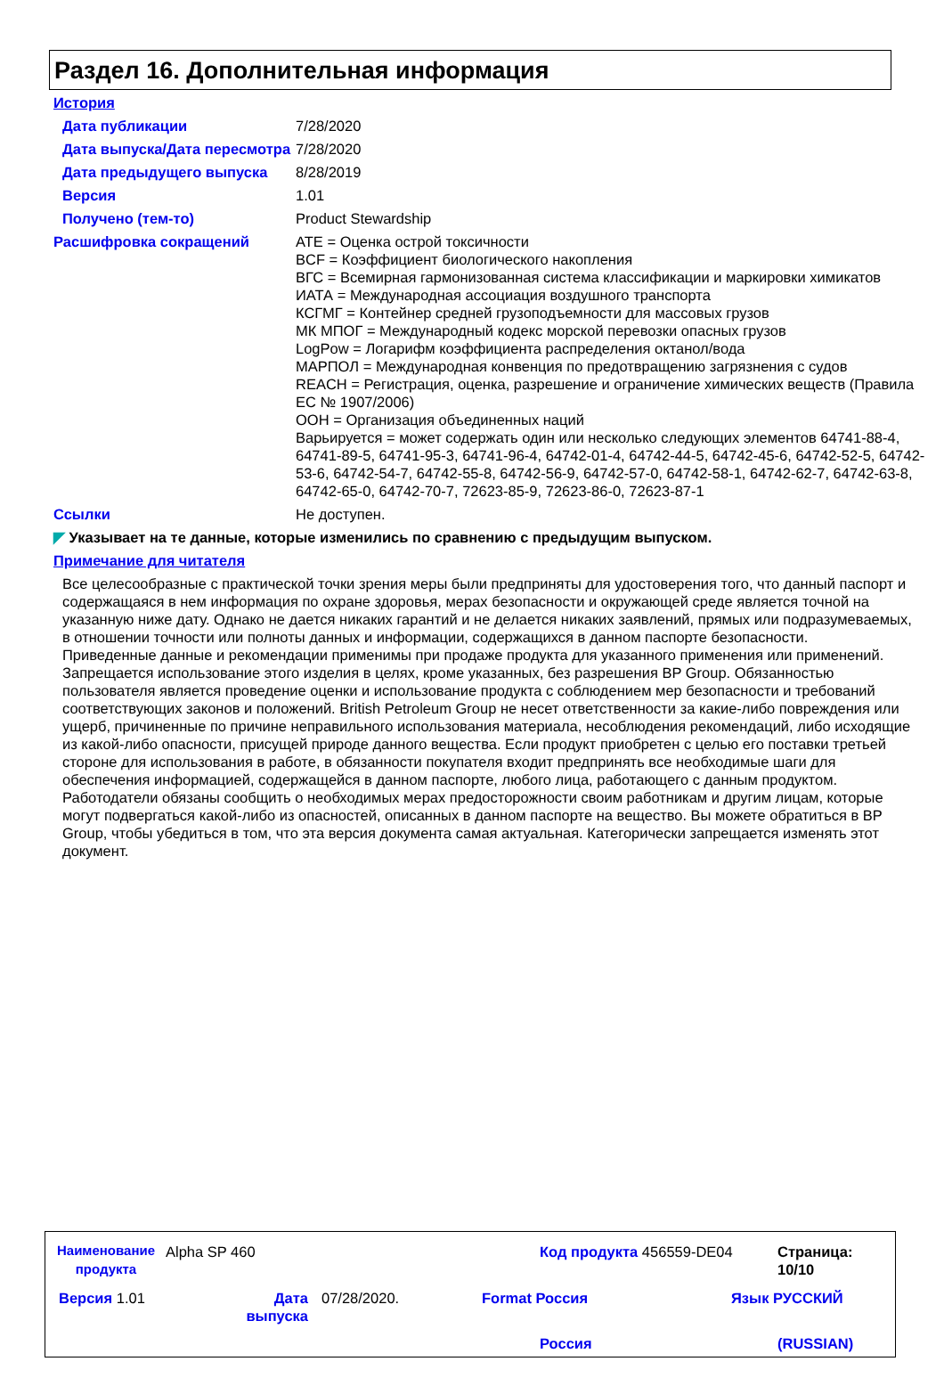Раздел 16. Дополнительная информация
История
Дата публикации 7/28/2020
Дата выпуска/Дата пересмотра
7/28/2020
Дата предыдущего выпуска 8/28/2019
Версия 1.01
Получено (тем-то) Product Stewardship
Расшифровка сокращений ATE = Оценка острой токсичности
BCF = Коэффициент биологического накопления
ВГС = Всемирная гармонизованная система классификации и маркировки химикатов
ИАТА = Международная ассоциация воздушного транспорта
КСГМГ = Контейнер средней грузоподъемности для массовых грузов
МК МПОГ = Международный кодекс морской перевозки опасных грузов
LogPow = Логарифм коэффициента распределения октанол/вода
МАРПОЛ = Международная конвенция по предотвращению загрязнения с судов
REACH = Регистрация, оценка, разрешение и ограничение химических веществ (Правила ЕС № 1907/2006)
ООН = Организация объединенных наций
Варьируется = может содержать один или несколько следующих элементов 64741-88-4, 64741-89-5, 64741-95-3, 64741-96-4, 64742-01-4, 64742-44-5, 64742-45-6, 64742-52-5, 64742-53-6, 64742-54-7, 64742-55-8, 64742-56-9, 64742-57-0, 64742-58-1, 64742-62-7, 64742-63-8, 64742-65-0, 64742-70-7, 72623-85-9, 72623-86-0, 72623-87-1
Ссылки Не доступен.
◤ Указывает на те данные, которые изменились по сравнению с предыдущим выпуском.
Примечание для читателя
Все целесообразные с практической точки зрения меры были предприняты для удостоверения того, что данный паспорт и содержащаяся в нем информация по охране здоровья, мерах безопасности и окружающей среде является точной на указанную ниже дату. Однако не дается никаких гарантий и не делается никаких заявлений, прямых или подразумеваемых, в отношении точности или полноты данных и информации, содержащихся в данном паспорте безопасности.
Приведенные данные и рекомендации применимы при продаже продукта для указанного применения или применений. Запрещается использование этого изделия в целях, кроме указанных, без разрешения BP Group. Обязанностью пользователя является проведение оценки и использование продукта с соблюдением мер безопасности и требований соответствующих законов и положений. British Petroleum Group не несет ответственности за какие-либо повреждения или ущерб, причиненные по причине неправильного использования материала, несоблюдения рекомендаций, либо исходящие из какой-либо опасности, присущей природе данного вещества. Если продукт приобретен с целью его поставки третьей стороне для использования в работе, в обязанности покупателя входит предпринять все необходимые шаги для обеспечения информацией, содержащейся в данном паспорте, любого лица, работающего с данным продуктом. Работодатели обязаны сообщить о необходимых мерах предосторожности своим работникам и другим лицам, которые могут подвергаться какой-либо из опасностей, описанных в данном паспорте на вещество. Вы можете обратиться в BP Group, чтобы убедиться в том, что эта версия документа самая актуальная. Категорически запрещается изменять этот документ.
Наименование продукта
Alpha SP 460 Код продукта 456559-DE04
Страница: 10/10
Версия 1.01
Дата выпуска
07/28/2020. Format Россия
Россия
Язык РУССКИЙ
(RUSSIAN)